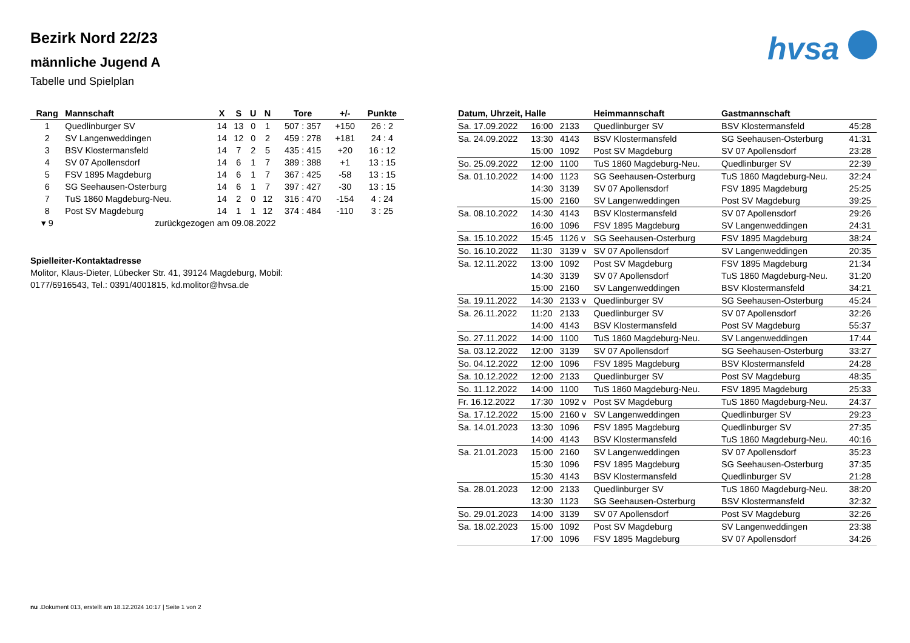Bezirk Nord 22/23
männliche Jugend A
Tabelle und Spielplan
hvsa
| Rang | Mannschaft | X | S | U | N | Tore | +/- | Punkte |
| --- | --- | --- | --- | --- | --- | --- | --- | --- |
| 1 | Quedlinburger SV | 14 | 13 | 0 | 1 | 507 : 357 | +150 | 26 : 2 |
| 2 | SV Langenweddingen | 14 | 12 | 0 | 2 | 459 : 278 | +181 | 24 : 4 |
| 3 | BSV Klostermansfeld | 14 | 7 | 2 | 5 | 435 : 415 | +20 | 16 : 12 |
| 4 | SV 07 Apollensdorf | 14 | 6 | 1 | 7 | 389 : 388 | +1 | 13 : 15 |
| 5 | FSV 1895 Magdeburg | 14 | 6 | 1 | 7 | 367 : 425 | -58 | 13 : 15 |
| 6 | SG Seehausen-Osterburg | 14 | 6 | 1 | 7 | 397 : 427 | -30 | 13 : 15 |
| 7 | TuS 1860 Magdeburg-Neu. | 14 | 2 | 0 | 12 | 316 : 470 | -154 | 4 : 24 |
| 8 | Post SV Magdeburg | 14 | 1 | 1 | 12 | 374 : 484 | -110 | 3 : 25 |
| ▾ 9 | zurückgezogen am 09.08.2022 | | | | | | | |
Spielleiter-Kontaktadresse
Molitor, Klaus-Dieter, Lübecker Str. 41, 39124 Magdeburg, Mobil:
0177/6916543, Tel.: 0391/4001815, kd.molitor@hvsa.de
| Datum, Uhrzeit, Halle | | | Heimmannschaft | Gastmannschaft | |
| --- | --- | --- | --- | --- | --- |
| Sa. 17.09.2022 | 16:00 | 2133 | Quedlinburger SV | BSV Klostermansfeld | 45:28 |
| Sa. 24.09.2022 | 13:30 | 4143 | BSV Klostermansfeld | SG Seehausen-Osterburg | 41:31 |
| | 15:00 | 1092 | Post SV Magdeburg | SV 07 Apollensdorf | 23:28 |
| So. 25.09.2022 | 12:00 | 1100 | TuS 1860 Magdeburg-Neu. | Quedlinburger SV | 22:39 |
| Sa. 01.10.2022 | 14:00 | 1123 | SG Seehausen-Osterburg | TuS 1860 Magdeburg-Neu. | 32:24 |
| | 14:30 | 3139 | SV 07 Apollensdorf | FSV 1895 Magdeburg | 25:25 |
| | 15:00 | 2160 | SV Langenweddingen | Post SV Magdeburg | 39:25 |
| Sa. 08.10.2022 | 14:30 | 4143 | BSV Klostermansfeld | SV 07 Apollensdorf | 29:26 |
| | 16:00 | 1096 | FSV 1895 Magdeburg | SV Langenweddingen | 24:31 |
| Sa. 15.10.2022 | 15:45 | 1126 v | SG Seehausen-Osterburg | FSV 1895 Magdeburg | 38:24 |
| So. 16.10.2022 | 11:30 | 3139 v | SV 07 Apollensdorf | SV Langenweddingen | 20:35 |
| Sa. 12.11.2022 | 13:00 | 1092 | Post SV Magdeburg | FSV 1895 Magdeburg | 21:34 |
| | 14:30 | 3139 | SV 07 Apollensdorf | TuS 1860 Magdeburg-Neu. | 31:20 |
| | 15:00 | 2160 | SV Langenweddingen | BSV Klostermansfeld | 34:21 |
| Sa. 19.11.2022 | 14:30 | 2133 v | Quedlinburger SV | SG Seehausen-Osterburg | 45:24 |
| Sa. 26.11.2022 | 11:20 | 2133 | Quedlinburger SV | SV 07 Apollensdorf | 32:26 |
| | 14:00 | 4143 | BSV Klostermansfeld | Post SV Magdeburg | 55:37 |
| So. 27.11.2022 | 14:00 | 1100 | TuS 1860 Magdeburg-Neu. | SV Langenweddingen | 17:44 |
| Sa. 03.12.2022 | 12:00 | 3139 | SV 07 Apollensdorf | SG Seehausen-Osterburg | 33:27 |
| So. 04.12.2022 | 12:00 | 1096 | FSV 1895 Magdeburg | BSV Klostermansfeld | 24:28 |
| Sa. 10.12.2022 | 12:00 | 2133 | Quedlinburger SV | Post SV Magdeburg | 48:35 |
| So. 11.12.2022 | 14:00 | 1100 | TuS 1860 Magdeburg-Neu. | FSV 1895 Magdeburg | 25:33 |
| Fr. 16.12.2022 | 17:30 | 1092 v | Post SV Magdeburg | TuS 1860 Magdeburg-Neu. | 24:37 |
| Sa. 17.12.2022 | 15:00 | 2160 v | SV Langenweddingen | Quedlinburger SV | 29:23 |
| Sa. 14.01.2023 | 13:30 | 1096 | FSV 1895 Magdeburg | Quedlinburger SV | 27:35 |
| | 14:00 | 4143 | BSV Klostermansfeld | TuS 1860 Magdeburg-Neu. | 40:16 |
| Sa. 21.01.2023 | 15:00 | 2160 | SV Langenweddingen | SV 07 Apollensdorf | 35:23 |
| | 15:30 | 1096 | FSV 1895 Magdeburg | SG Seehausen-Osterburg | 37:35 |
| | 15:30 | 4143 | BSV Klostermansfeld | Quedlinburger SV | 21:28 |
| Sa. 28.01.2023 | 12:00 | 2133 | Quedlinburger SV | TuS 1860 Magdeburg-Neu. | 38:20 |
| | 13:30 | 1123 | SG Seehausen-Osterburg | BSV Klostermansfeld | 32:32 |
| So. 29.01.2023 | 14:00 | 3139 | SV 07 Apollensdorf | Post SV Magdeburg | 32:26 |
| Sa. 18.02.2023 | 15:00 | 1092 | Post SV Magdeburg | SV Langenweddingen | 23:38 |
| | 17:00 | 1096 | FSV 1895 Magdeburg | SV 07 Apollensdorf | 34:26 |
nu .Dokument 013, erstellt am 18.12.2024 10:17 | Seite 1 von 2